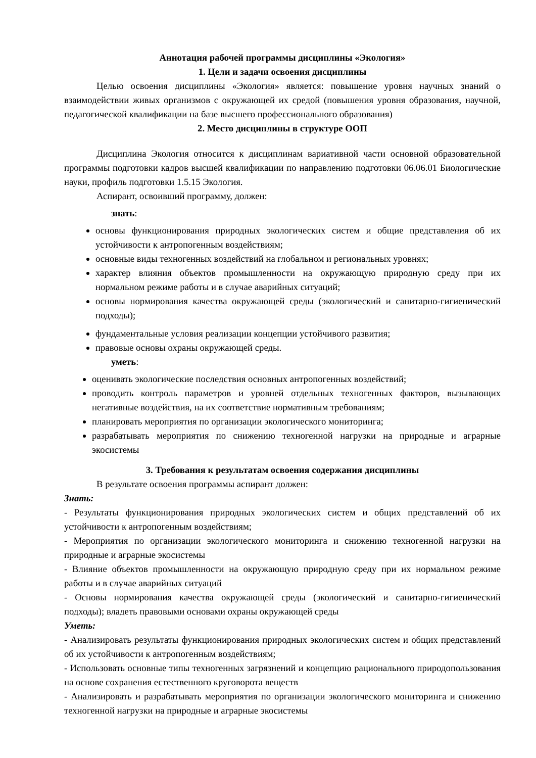Аннотация рабочей программы дисциплины «Экология»
1. Цели и задачи освоения дисциплины
Целью освоения дисциплины «Экология» является: повышение уровня научных знаний о взаимодействии живых организмов с окружающей их средой (повышения уровня образования, научной, педагогической квалификации на базе высшего профессионального образования)
2. Место дисциплины в структуре ООП
Дисциплина Экология относится к дисциплинам вариативной части основной образовательной программы подготовки кадров высшей квалификации по направлению подготовки 06.06.01 Биологические науки, профиль подготовки 1.5.15 Экология.
Аспирант, освоивший программу, должен:
знать:
основы функционирования природных экологических систем и общие представления об их устойчивости к антропогенным воздействиям;
основные виды техногенных воздействий на глобальном и региональных уровнях;
характер влияния объектов промышленности на окружающую природную среду при их нормальном режиме работы и в случае аварийных ситуаций;
основы нормирования качества окружающей среды (экологический и санитарно-гигиенический подходы);
фундаментальные условия реализации концепции устойчивого развития;
правовые основы охраны окружающей среды.
уметь:
оценивать экологические последствия основных антропогенных воздействий;
проводить контроль параметров и уровней отдельных техногенных факторов, вызывающих негативные воздействия, на их соответствие нормативным требованиям;
планировать мероприятия по организации экологического мониторинга;
разрабатывать мероприятия по снижению техногенной нагрузки на природные и аграрные экосистемы
3. Требования к результатам освоения содержания дисциплины
В результате освоения программы аспирант должен:
Знать:
- Результаты функционирования природных экологических систем и общих представлений об их устойчивости к антропогенным воздействиям;
- Мероприятия по организации экологического мониторинга и снижению техногенной нагрузки на природные и аграрные экосистемы
- Влияние объектов промышленности на окружающую природную среду при их нормальном режиме работы и в случае аварийных ситуаций
- Основы нормирования качества окружающей среды (экологический и санитарно-гигиенический подходы); владеть правовыми основами охраны окружающей среды
Уметь:
- Анализировать результаты функционирования природных экологических систем и общих представлений об их устойчивости к антропогенным воздействиям;
- Использовать основные типы техногенных загрязнений и концепцию рационального природопользования на основе сохранения естественного круговорота веществ
- Анализировать и разрабатывать мероприятия по организации экологического мониторинга и снижению техногенной нагрузки на природные и аграрные экосистемы